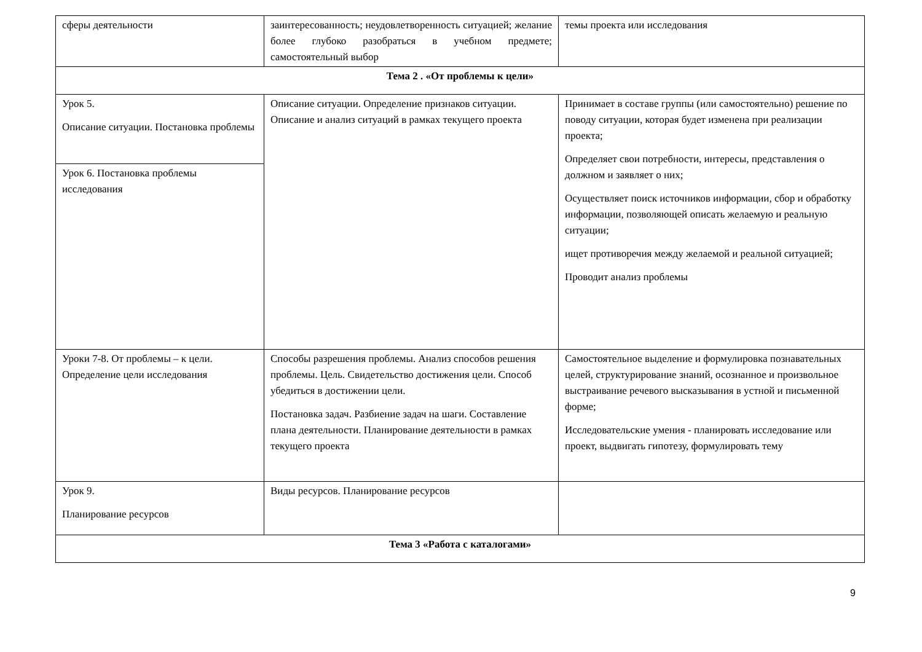| сферы деятельности | заинтересованность; неудовлетворенность ситуацией; желание более глубоко разобраться в учебном предмете; самостоятельный выбор | темы проекта или исследования |
| Тема 2 . «От проблемы к цели» | | |
| Урок 5. Описание ситуации. Постановка проблемы | Описание ситуации. Определение признаков ситуации. Описание и анализ ситуаций в рамках текущего проекта | Принимает в составе группы (или самостоятельно) решение по поводу ситуации, которая будет изменена при реализации проекта; Определяет свои потребности, интересы, представления о должном и заявляет о них; Осуществляет поиск источников информации, сбор и обработку информации, позволяющей описать желаемую и реальную ситуации; ищет противоречия между желаемой и реальной ситуацией; Проводит анализ проблемы |
| Урок 6. Постановка проблемы исследования | | |
| Уроки 7-8. От проблемы – к цели. Определение цели исследования | Способы разрешения проблемы. Анализ способов решения проблемы. Цель. Свидетельство достижения цели. Способ убедиться в достижении цели. Постановка задач. Разбиение задач на шаги. Составление плана деятельности. Планирование деятельности в рамках текущего проекта | Самостоятельное выделение и формулировка познавательных целей, структурирование знаний, осознанное и произвольное выстраивание речевого высказывания в устной и письменной форме; Исследовательские умения - планировать исследование или проект, выдвигать гипотезу, формулировать тему |
| Урок 9. Планирование ресурсов | Виды ресурсов. Планирование ресурсов | |
| Тема 3 «Работа с каталогами» | | |
9